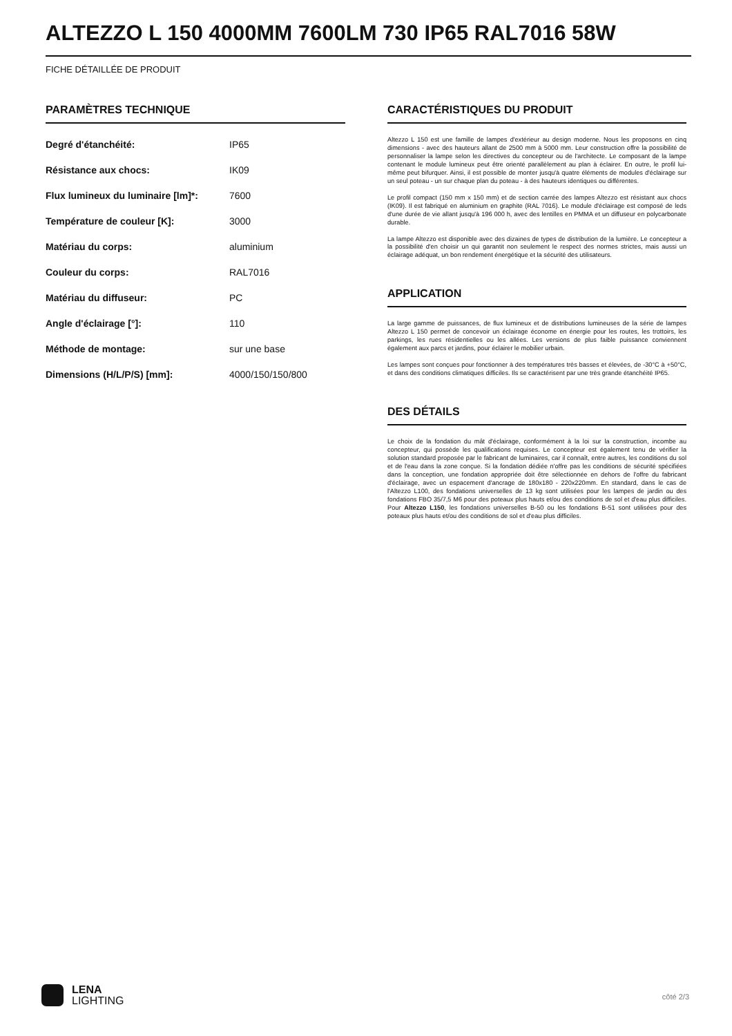ALTEZZO L 150 4000MM 7600LM 730 IP65 RAL7016 58W
FICHE DÉTAILLÉE DE PRODUIT
PARAMÈTRES TECHNIQUE
| Degré d'étanchéité: | IP65 |
| Résistance aux chocs: | IK09 |
| Flux lumineux du luminaire [lm]*: | 7600 |
| Température de couleur [K]: | 3000 |
| Matériau du corps: | aluminium |
| Couleur du corps: | RAL7016 |
| Matériau du diffuseur: | PC |
| Angle d'éclairage [°]: | 110 |
| Méthode de montage: | sur une base |
| Dimensions (H/L/P/S) [mm]: | 4000/150/150/800 |
CARACTÉRISTIQUES DU PRODUIT
Altezzo L 150 est une famille de lampes d'extérieur au design moderne. Nous les proposons en cinq dimensions - avec des hauteurs allant de 2500 mm à 5000 mm. Leur construction offre la possibilité de personnaliser la lampe selon les directives du concepteur ou de l'architecte. Le composant de la lampe contenant le module lumineux peut être orienté parallèlement au plan à éclairer. En outre, le profil lui-même peut bifurquer. Ainsi, il est possible de monter jusqu'à quatre éléments de modules d'éclairage sur un seul poteau - un sur chaque plan du poteau - à des hauteurs identiques ou différentes.
Le profil compact (150 mm x 150 mm) et de section carrée des lampes Altezzo est résistant aux chocs (IK09). Il est fabriqué en aluminium en graphite (RAL 7016). Le module d'éclairage est composé de leds d'une durée de vie allant jusqu'à 196 000 h, avec des lentilles en PMMA et un diffuseur en polycarbonate durable.
La lampe Altezzo est disponible avec des dizaines de types de distribution de la lumière. Le concepteur a la possibilité d'en choisir un qui garantit non seulement le respect des normes strictes, mais aussi un éclairage adéquat, un bon rendement énergétique et la sécurité des utilisateurs.
APPLICATION
La large gamme de puissances, de flux lumineux et de distributions lumineuses de la série de lampes Altezzo L 150 permet de concevoir un éclairage économe en énergie pour les routes, les trottoirs, les parkings, les rues résidentielles ou les allées. Les versions de plus faible puissance conviennent également aux parcs et jardins, pour éclairer le mobilier urbain.
Les lampes sont conçues pour fonctionner à des températures très basses et élevées, de -30°C à +50°C, et dans des conditions climatiques difficiles. Ils se caractérisent par une très grande étanchéité IP65.
DES DÉTAILS
Le choix de la fondation du mât d'éclairage, conformément à la loi sur la construction, incombe au concepteur, qui possède les qualifications requises. Le concepteur est également tenu de vérifier la solution standard proposée par le fabricant de luminaires, car il connaît, entre autres, les conditions du sol et de l'eau dans la zone conçue. Si la fondation dédiée n'offre pas les conditions de sécurité spécifiées dans la conception, une fondation appropriée doit être sélectionnée en dehors de l'offre du fabricant d'éclairage, avec un espacement d'ancrage de 180x180 - 220x220mm. En standard, dans le cas de l'Altezzo L100, des fondations universelles de 13 kg sont utilisées pour les lampes de jardin ou des fondations FBO 35/7,5 M6 pour des poteaux plus hauts et/ou des conditions de sol et d'eau plus difficiles. Pour Altezzo L150, les fondations universelles B-50 ou les fondations B-51 sont utilisées pour des poteaux plus hauts et/ou des conditions de sol et d'eau plus difficiles.
LENA
LIGHTING
côté 2/3